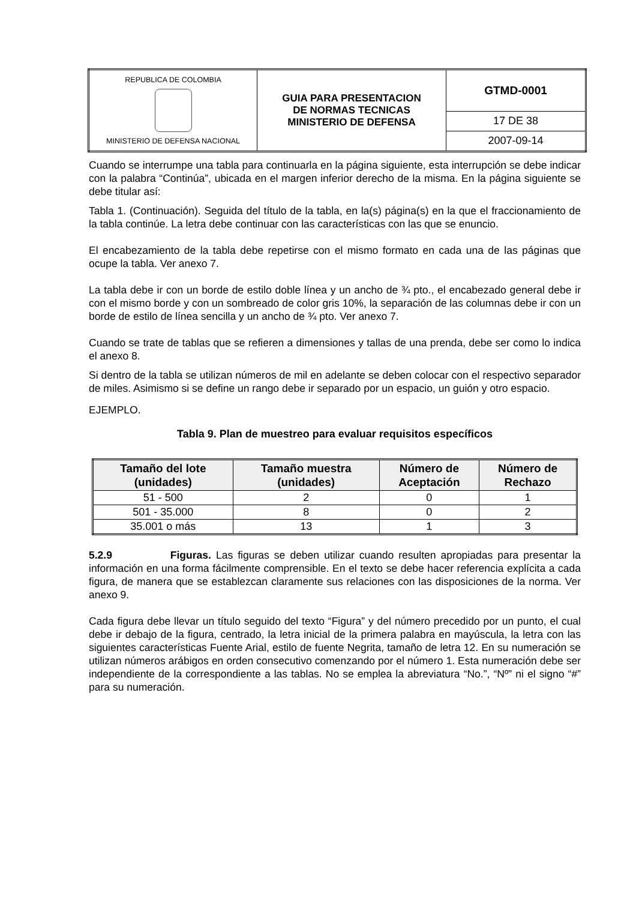| REPUBLICA DE COLOMBIA MINISTERIO DE DEFENSA NACIONAL | GUIA PARA PRESENTACION DE NORMAS TECNICAS MINISTERIO DE DEFENSA | GTMD-0001 |
| | | 17 DE 38 |
| | | 2007-09-14 |
Cuando se interrumpe una tabla para continuarla en la página siguiente, esta interrupción se debe indicar con la palabra “Continúa”, ubicada en el margen inferior derecho de la misma. En la página siguiente se debe titular así:
Tabla 1. (Continuación). Seguida del título de la tabla, en la(s) página(s) en la que el fraccionamiento de la tabla continúe. La letra debe continuar con las características con las que se enuncio.
El encabezamiento de la tabla debe repetirse con el mismo formato en cada una de las páginas que ocupe la tabla. Ver anexo 7.
La tabla debe ir con un borde de estilo doble línea y un ancho de ¾ pto., el encabezado general debe ir con el mismo borde y con un sombreado de color gris 10%, la separación de las columnas debe ir con un borde de estilo de línea sencilla y un ancho de ¾ pto. Ver anexo 7.
Cuando se trate de tablas que se refieren a dimensiones y tallas de una prenda, debe ser como lo indica el anexo 8.
Si dentro de la tabla se utilizan números de mil en adelante se deben colocar con el respectivo separador de miles. Asimismo si se define un rango debe ir separado por un espacio, un guión y otro espacio.
EJEMPLO.
Tabla 9. Plan de muestreo para evaluar requisitos específicos
| Tamaño del lote (unidades) | Tamaño muestra (unidades) | Número de Aceptación | Número de Rechazo |
| --- | --- | --- | --- |
| 51 - 500 | 2 | 0 | 1 |
| 501 - 35.000 | 8 | 0 | 2 |
| 35.001 o más | 13 | 1 | 3 |
5.2.9 Figuras. Las figuras se deben utilizar cuando resulten apropiadas para presentar la información en una forma fácilmente comprensible. En el texto se debe hacer referencia explícita a cada figura, de manera que se establezcan claramente sus relaciones con las disposiciones de la norma. Ver anexo 9.
Cada figura debe llevar un título seguido del texto “Figura” y del número precedido por un punto, el cual debe ir debajo de la figura, centrado, la letra inicial de la primera palabra en mayúscula, la letra con las siguientes características Fuente Arial, estilo de fuente Negrita, tamaño de letra 12. En su numeración se utilizan números arábigos en orden consecutivo comenzando por el número 1. Esta numeración debe ser independiente de la correspondiente a las tablas. No se emplea la abreviatura “No.”, “Nº” ni el signo “#” para su numeración.